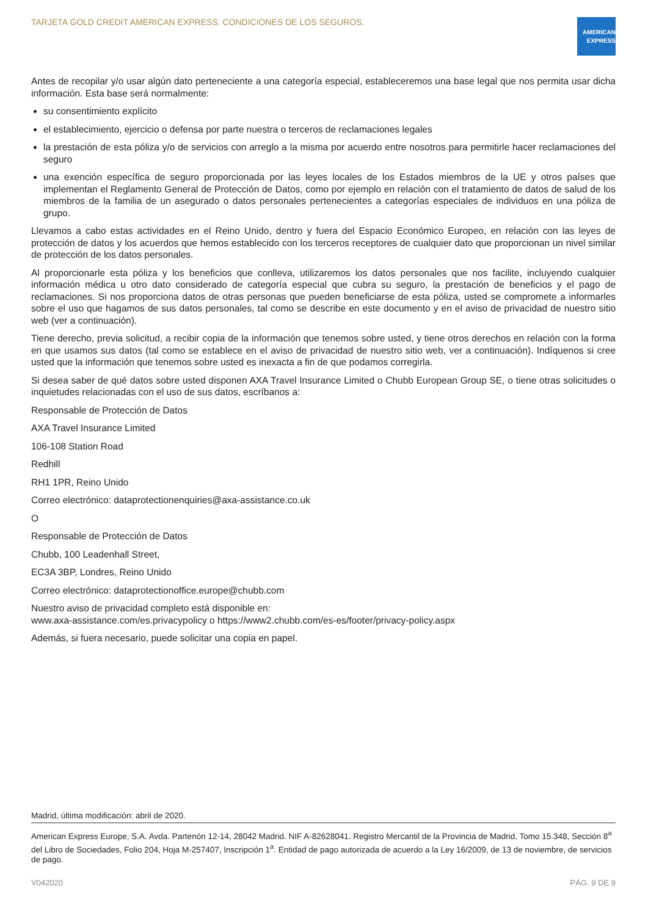TARJETA GOLD CREDIT AMERICAN EXPRESS. CONDICIONES DE LOS SEGUROS.
AMERICAN
EXPRESS
Antes de recopilar y/o usar algún dato perteneciente a una categoría especial, estableceremos una base legal que nos permita usar dicha información. Esta base será normalmente:
su consentimiento explícito
el establecimiento, ejercicio o defensa por parte nuestra o terceros de reclamaciones legales
la prestación de esta póliza y/o de servicios con arreglo a la misma por acuerdo entre nosotros para permitirle hacer reclamaciones del seguro
una exención específica de seguro proporcionada por las leyes locales de los Estados miembros de la UE y otros países que implementan el Reglamento General de Protección de Datos, como por ejemplo en relación con el tratamiento de datos de salud de los miembros de la familia de un asegurado o datos personales pertenecientes a categorías especiales de individuos en una póliza de grupo.
Llevamos a cabo estas actividades en el Reino Unido, dentro y fuera del Espacio Económico Europeo, en relación con las leyes de protección de datos y los acuerdos que hemos establecido con los terceros receptores de cualquier dato que proporcionan un nivel similar de protección de los datos personales.
Al proporcionarle esta póliza y los beneficios que conlleva, utilizaremos los datos personales que nos facilite, incluyendo cualquier información médica u otro dato considerado de categoría especial que cubra su seguro, la prestación de beneficios y el pago de reclamaciones. Si nos proporciona datos de otras personas que pueden beneficiarse de esta póliza, usted se compromete a informarles sobre el uso que hagamos de sus datos personales, tal como se describe en este documento y en el aviso de privacidad de nuestro sitio web (ver a continuación).
Tiene derecho, previa solicitud, a recibir copia de la información que tenemos sobre usted, y tiene otros derechos en relación con la forma en que usamos sus datos (tal como se establece en el aviso de privacidad de nuestro sitio web, ver a continuación). Indíquenos si cree usted que la información que tenemos sobre usted es inexacta a fin de que podamos corregirla.
Si desea saber de qué datos sobre usted disponen AXA Travel Insurance Limited o Chubb European Group SE, o tiene otras solicitudes o inquietudes relacionadas con el uso de sus datos, escríbanos a:
Responsable de Protección de Datos
AXA Travel Insurance Limited
106-108 Station Road
Redhill
RH1 1PR, Reino Unido
Correo electrónico: dataprotectionenquiries@axa-assistance.co.uk
O
Responsable de Protección de Datos
Chubb, 100 Leadenhall Street,
EC3A 3BP, Londres, Reino Unido
Correo electrónico: dataprotectionoffice.europe@chubb.com
Nuestro aviso de privacidad completo está disponible en:
www.axa-assistance.com/es.privacypolicy o https://www2.chubb.com/es-es/footer/privacy-policy.aspx
Además, si fuera necesario, puede solicitar una copia en papel.
Madrid, última modificación: abril de 2020.
American Express Europe, S.A. Avda. Partenón 12-14, 28042 Madrid. NIF A-82628041. Registro Mercantil de la Provincia de Madrid, Tomo 15.348, Sección 8<sup>a</sup> del Libro de Sociedades, Folio 204, Hoja M-257407, Inscripción 1<sup>a</sup>. Entidad de pago autorizada de acuerdo a la Ley 16/2009, de 13 de noviembre, de servicios de pago.
V042020 PÁG. 9 DE 9